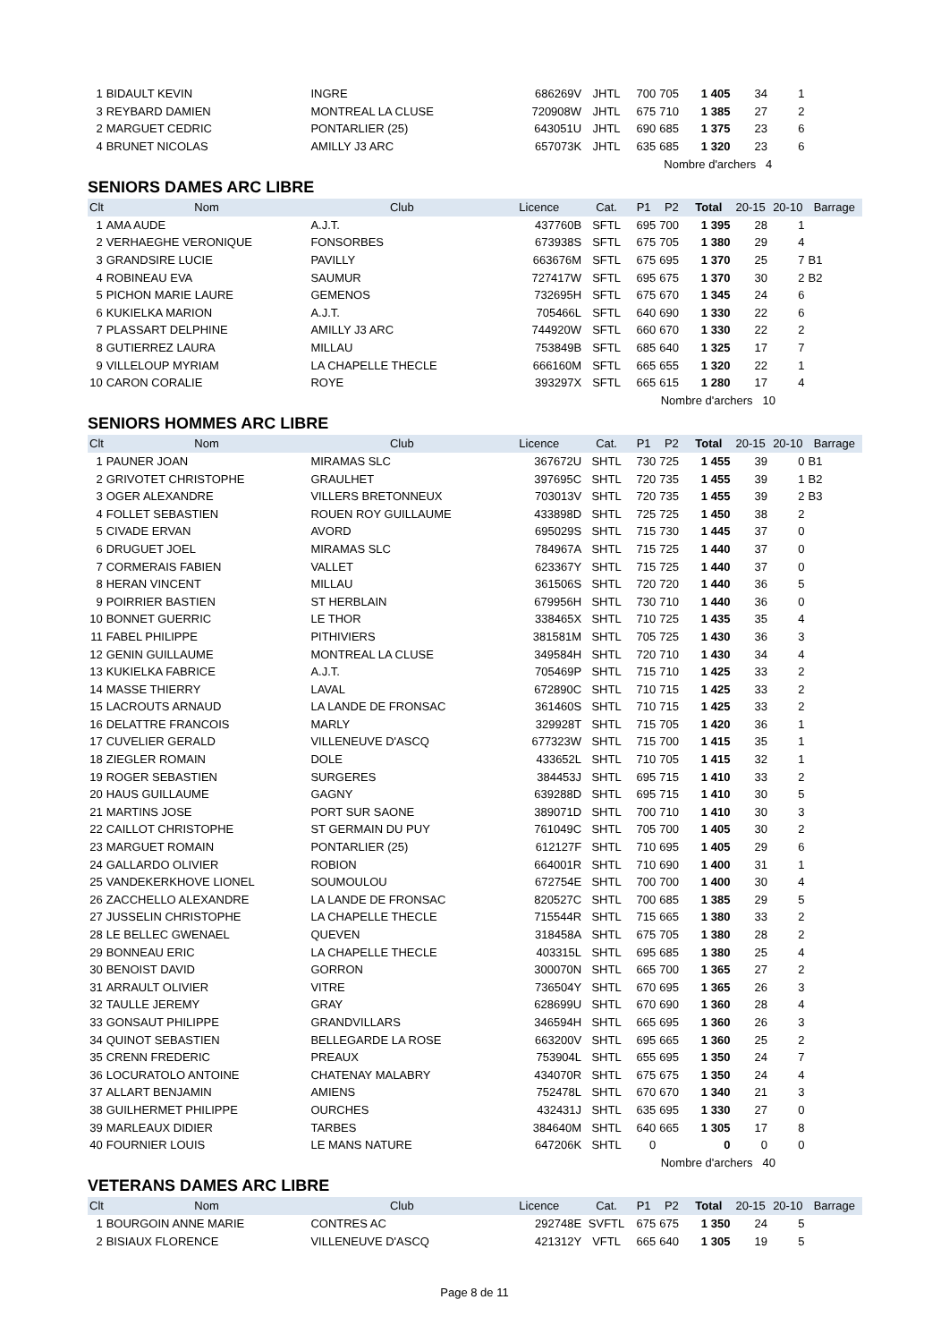| 1 | BIDAULT KEVIN | INGRE | 686269V | JHTL | 700 | 705 | 1 405 | 34 | 1 | |
| 3 | REYBARD DAMIEN | MONTREAL LA CLUSE | 720908W | JHTL | 675 | 710 | 1 385 | 27 | 2 | |
| 2 | MARGUET CEDRIC | PONTARLIER (25) | 643051U | JHTL | 690 | 685 | 1 375 | 23 | 6 | |
| 4 | BRUNET NICOLAS | AMILLY J3 ARC | 657073K | JHTL | 635 | 685 | 1 320 | 23 | 6 | |
| | | | | | Nombre d'archers 4 | | | | | |
SENIORS DAMES ARC LIBRE
| Clt | Nom | Club | Licence | Cat. | P1 | P2 | Total | 20-15 | 20-10 | Barrage |
| --- | --- | --- | --- | --- | --- | --- | --- | --- | --- | --- |
| 1 | AMA AUDE | A.J.T. | 437760B | SFTL | 695 | 700 | 1 395 | 28 | 1 | |
| 2 | VERHAEGHE VERONIQUE | FONSORBES | 673938S | SFTL | 675 | 705 | 1 380 | 29 | 4 | |
| 3 | GRANDSIRE LUCIE | PAVILLY | 663676M | SFTL | 675 | 695 | 1 370 | 25 | 7 | B1 |
| 4 | ROBINEAU EVA | SAUMUR | 727417W | SFTL | 695 | 675 | 1 370 | 30 | 2 | B2 |
| 5 | PICHON MARIE LAURE | GEMENOS | 732695H | SFTL | 675 | 670 | 1 345 | 24 | 6 | |
| 6 | KUKIELKA MARION | A.J.T. | 705466L | SFTL | 640 | 690 | 1 330 | 22 | 6 | |
| 7 | PLASSART DELPHINE | AMILLY J3 ARC | 744920W | SFTL | 660 | 670 | 1 330 | 22 | 2 | |
| 8 | GUTIERREZ LAURA | MILLAU | 753849B | SFTL | 685 | 640 | 1 325 | 17 | 7 | |
| 9 | VILLELOUP MYRIAM | LA CHAPELLE THECLE | 666160M | SFTL | 665 | 655 | 1 320 | 22 | 1 | |
| 10 | CARON CORALIE | ROYE | 393297X | SFTL | 665 | 615 | 1 280 | 17 | 4 | |
| | | | | | Nombre d'archers 10 | | | | | |
SENIORS HOMMES ARC LIBRE
| Clt | Nom | Club | Licence | Cat. | P1 | P2 | Total | 20-15 | 20-10 | Barrage |
| --- | --- | --- | --- | --- | --- | --- | --- | --- | --- | --- |
| 1 | PAUNER JOAN | MIRAMAS SLC | 367672U | SHTL | 730 | 725 | 1 455 | 39 | 0 | B1 |
| 2 | GRIVOTET CHRISTOPHE | GRAULHET | 397695C | SHTL | 720 | 735 | 1 455 | 39 | 1 | B2 |
| 3 | OGER ALEXANDRE | VILLERS BRETONNEUX | 703013V | SHTL | 720 | 735 | 1 455 | 39 | 2 | B3 |
| 4 | FOLLET SEBASTIEN | ROUEN ROY GUILLAUME | 433898D | SHTL | 725 | 725 | 1 450 | 38 | 2 | |
| 5 | CIVADE ERVAN | AVORD | 695029S | SHTL | 715 | 730 | 1 445 | 37 | 0 | |
| 6 | DRUGUET JOEL | MIRAMAS SLC | 784967A | SHTL | 715 | 725 | 1 440 | 37 | 0 | |
| 7 | CORMERAIS FABIEN | VALLET | 623367Y | SHTL | 715 | 725 | 1 440 | 37 | 0 | |
| 8 | HERAN VINCENT | MILLAU | 361506S | SHTL | 720 | 720 | 1 440 | 36 | 5 | |
| 9 | POIRRIER BASTIEN | ST HERBLAIN | 679956H | SHTL | 730 | 710 | 1 440 | 36 | 0 | |
| 10 | BONNET GUERRIC | LE THOR | 338465X | SHTL | 710 | 725 | 1 435 | 35 | 4 | |
| 11 | FABEL PHILIPPE | PITHIVIERS | 381581M | SHTL | 705 | 725 | 1 430 | 36 | 3 | |
| 12 | GENIN GUILLAUME | MONTREAL LA CLUSE | 349584H | SHTL | 720 | 710 | 1 430 | 34 | 4 | |
| 13 | KUKIELKA FABRICE | A.J.T. | 705469P | SHTL | 715 | 710 | 1 425 | 33 | 2 | |
| 14 | MASSE THIERRY | LAVAL | 672890C | SHTL | 710 | 715 | 1 425 | 33 | 2 | |
| 15 | LACROUTS ARNAUD | LA LANDE DE FRONSAC | 361460S | SHTL | 710 | 715 | 1 425 | 33 | 2 | |
| 16 | DELATTRE FRANCOIS | MARLY | 329928T | SHTL | 715 | 705 | 1 420 | 36 | 1 | |
| 17 | CUVELIER GERALD | VILLENEUVE D'ASCQ | 677323W | SHTL | 715 | 700 | 1 415 | 35 | 1 | |
| 18 | ZIEGLER ROMAIN | DOLE | 433652L | SHTL | 710 | 705 | 1 415 | 32 | 1 | |
| 19 | ROGER SEBASTIEN | SURGERES | 384453J | SHTL | 695 | 715 | 1 410 | 33 | 2 | |
| 20 | HAUS GUILLAUME | GAGNY | 639288D | SHTL | 695 | 715 | 1 410 | 30 | 5 | |
| 21 | MARTINS JOSE | PORT SUR SAONE | 389071D | SHTL | 700 | 710 | 1 410 | 30 | 3 | |
| 22 | CAILLOT CHRISTOPHE | ST GERMAIN DU PUY | 761049C | SHTL | 705 | 700 | 1 405 | 30 | 2 | |
| 23 | MARGUET ROMAIN | PONTARLIER (25) | 612127F | SHTL | 710 | 695 | 1 405 | 29 | 6 | |
| 24 | GALLARDO OLIVIER | ROBION | 664001R | SHTL | 710 | 690 | 1 400 | 31 | 1 | |
| 25 | VANDEKERKHOVE LIONEL | SOUMOULOU | 672754E | SHTL | 700 | 700 | 1 400 | 30 | 4 | |
| 26 | ZACCHELLO ALEXANDRE | LA LANDE DE FRONSAC | 820527C | SHTL | 700 | 685 | 1 385 | 29 | 5 | |
| 27 | JUSSELIN CHRISTOPHE | LA CHAPELLE THECLE | 715544R | SHTL | 715 | 665 | 1 380 | 33 | 2 | |
| 28 | LE BELLEC GWENAEL | QUEVEN | 318458A | SHTL | 675 | 705 | 1 380 | 28 | 2 | |
| 29 | BONNEAU ERIC | LA CHAPELLE THECLE | 403315L | SHTL | 695 | 685 | 1 380 | 25 | 4 | |
| 30 | BENOIST DAVID | GORRON | 300070N | SHTL | 665 | 700 | 1 365 | 27 | 2 | |
| 31 | ARRAULT OLIVIER | VITRE | 736504Y | SHTL | 670 | 695 | 1 365 | 26 | 3 | |
| 32 | TAULLE JEREMY | GRAY | 628699U | SHTL | 670 | 690 | 1 360 | 28 | 4 | |
| 33 | GONSAUT PHILIPPE | GRANDVILLARS | 346594H | SHTL | 665 | 695 | 1 360 | 26 | 3 | |
| 34 | QUINOT SEBASTIEN | BELLEGARDE LA ROSE | 663200V | SHTL | 695 | 665 | 1 360 | 25 | 2 | |
| 35 | CRENN FREDERIC | PREAUX | 753904L | SHTL | 655 | 695 | 1 350 | 24 | 7 | |
| 36 | LOCURATOLO ANTOINE | CHATENAY MALABRY | 434070R | SHTL | 675 | 675 | 1 350 | 24 | 4 | |
| 37 | ALLART BENJAMIN | AMIENS | 752478L | SHTL | 670 | 670 | 1 340 | 21 | 3 | |
| 38 | GUILHERMET PHILIPPE | OURCHES | 432431J | SHTL | 635 | 695 | 1 330 | 27 | 0 | |
| 39 | MARLEAUX DIDIER | TARBES | 384640M | SHTL | 640 | 665 | 1 305 | 17 | 8 | |
| 40 | FOURNIER LOUIS | LE MANS NATURE | 647206K | SHTL | 0 | | 0 | 0 | 0 | |
| | | | | | Nombre d'archers 40 | | | | | |
VETERANS DAMES ARC LIBRE
| Clt | Nom | Club | Licence | Cat. | P1 | P2 | Total | 20-15 | 20-10 | Barrage |
| --- | --- | --- | --- | --- | --- | --- | --- | --- | --- | --- |
| 1 | BOURGOIN ANNE MARIE | CONTRES AC | 292748E | SVFTL | 675 | 675 | 1 350 | 24 | 5 | |
| 2 | BISIAUX FLORENCE | VILLENEUVE D'ASCQ | 421312Y | VFTL | 665 | 640 | 1 305 | 19 | 5 | |
Page 8 de 11